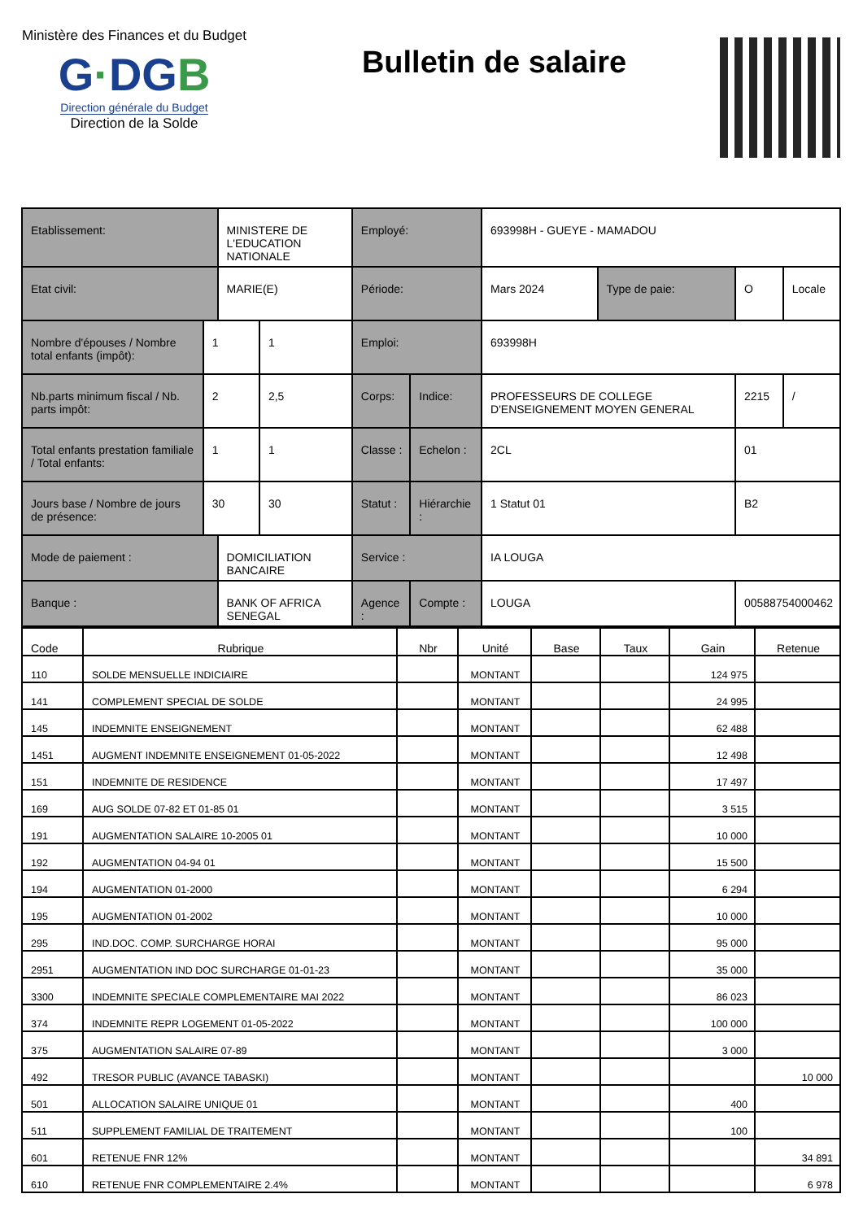Ministère des Finances et du Budget
G·DGB
Direction générale du Budget
Direction de la Solde
Bulletin de salaire
| Etablissement: | | MINISTERE DE L'EDUCATION NATIONALE | | Employé: | | 693998H - GUEYE - MAMADOU | | | |
| Etat civil: | | MARIE(E) | | Période: | | Mars 2024 | Type de paie: | O | Locale |
| Nombre d'épouses / Nombre total enfants (impôt): | 1 | | 1 | Emploi: | | 693998H | | | |
| Nb.parts minimum fiscal / Nb. parts impôt: | 2 | | 2,5 | Corps: | Indice: | PROFESSEURS DE COLLEGE D'ENSEIGNEMENT MOYEN GENERAL | | 2215 | / |
| Total enfants prestation familiale / Total enfants: | 1 | | 1 | Classe : | Echelon : | 2CL | | 01 | |
| Jours base / Nombre de jours de présence: | 30 | | 30 | Statut : | Hiérarchie : | 1 Statut 01 | | B2 | |
| Mode de paiement : | | DOMICILIATION BANCAIRE | | Service : | | IA LOUGA | | | |
| Banque : | | BANK OF AFRICA SENEGAL | | Agence : | Compte : | LOUGA | | 00588754000462 | |
| Code | Rubrique | Nbr | Unité | Base | Taux | Gain | Retenue |
| --- | --- | --- | --- | --- | --- | --- | --- |
| 110 | SOLDE MENSUELLE INDICIAIRE | | MONTANT | | | 124 975 | |
| 141 | COMPLEMENT SPECIAL DE SOLDE | | MONTANT | | | 24 995 | |
| 145 | INDEMNITE ENSEIGNEMENT | | MONTANT | | | 62 488 | |
| 1451 | AUGMENT INDEMNITE ENSEIGNEMENT 01-05-2022 | | MONTANT | | | 12 498 | |
| 151 | INDEMNITE DE RESIDENCE | | MONTANT | | | 17 497 | |
| 169 | AUG SOLDE 07-82 ET 01-85 01 | | MONTANT | | | 3 515 | |
| 191 | AUGMENTATION SALAIRE 10-2005 01 | | MONTANT | | | 10 000 | |
| 192 | AUGMENTATION 04-94 01 | | MONTANT | | | 15 500 | |
| 194 | AUGMENTATION 01-2000 | | MONTANT | | | 6 294 | |
| 195 | AUGMENTATION 01-2002 | | MONTANT | | | 10 000 | |
| 295 | IND.DOC. COMP. SURCHARGE HORAI | | MONTANT | | | 95 000 | |
| 2951 | AUGMENTATION IND DOC SURCHARGE 01-01-23 | | MONTANT | | | 35 000 | |
| 3300 | INDEMNITE SPECIALE COMPLEMENTAIRE MAI 2022 | | MONTANT | | | 86 023 | |
| 374 | INDEMNITE REPR LOGEMENT 01-05-2022 | | MONTANT | | | 100 000 | |
| 375 | AUGMENTATION SALAIRE 07-89 | | MONTANT | | | 3 000 | |
| 492 | TRESOR PUBLIC (AVANCE TABASKI) | | MONTANT | | | | 10 000 |
| 501 | ALLOCATION SALAIRE UNIQUE 01 | | MONTANT | | | 400 | |
| 511 | SUPPLEMENT FAMILIAL DE TRAITEMENT | | MONTANT | | | 100 | |
| 601 | RETENUE FNR 12% | | MONTANT | | | | 34 891 |
| 610 | RETENUE FNR COMPLEMENTAIRE 2.4% | | MONTANT | | | | 6 978 |